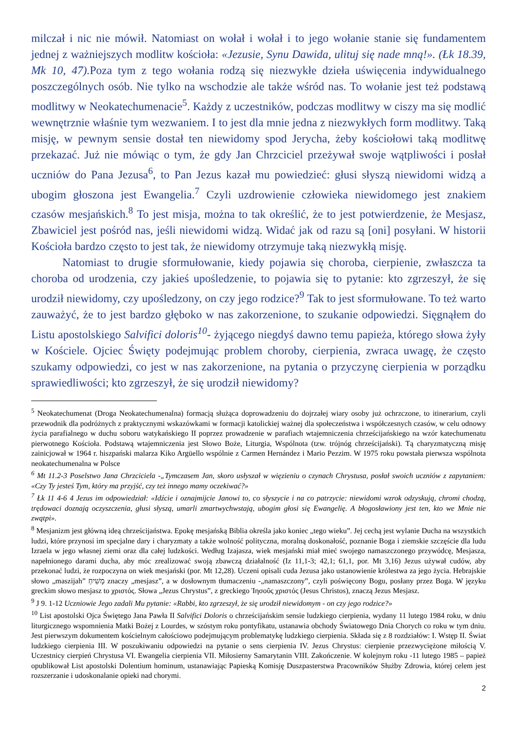milczał i nic nie mówił. Natomiast on wołał i wołał i to jego wołanie stanie się fundamentem jednej z ważniejszych modlitw kościoła: «Jezusie, Synu Dawida, ulituj się nade mną!». (Łk 18.39, Mk 10, 47). Poza tym z tego wołania rodzą się niezwykłe dzieła uświęcenia indywidualnego poszczególnych osób. Nie tylko na wschodzie ale także wśród nas. To wołanie jest też podstawą modlitwy w Neokatechumenacie<sup>5</sup>. Każdy z uczestników, podczas modlitwy w ciszy ma się modlić wewnętrznie właśnie tym wezwaniem. I to jest dla mnie jedna z niezwykłych form modlitwy. Taką misję, w pewnym sensie dostał ten niewidomy spod Jerycha, żeby kościołowi taką modlitwę przekazać. Już nie mówiąc o tym, że gdy Jan Chrzciciel przeżywał swoje wątpliwości i posłał uczniów do Pana Jezusa<sup>6</sup>, to Pan Jezus kazał mu powiedzieć: głusi słyszą niewidomi widzą a ubogim głoszona jest Ewangelia.<sup>7</sup> Czyli uzdrowienie człowieka niewidomego jest znakiem czasów mesjańskich.<sup>8</sup> To jest misja, można to tak określić, że to jest potwierdzenie, że Mesjasz, Zbawiciel jest pośród nas, jeśli niewidomi widzą. Widać jak od razu są [oni] posyłani. W historii Kościoła bardzo często to jest tak, że niewidomy otrzymuje taką niezwykłą misję.
Natomiast to drugie sformułowanie, kiedy pojawia się choroba, cierpienie, zwłaszcza ta choroba od urodzenia, czy jakieś upośledzenie, to pojawia się to pytanie: kto zgrzeszył, że się urodził niewidomy, czy upośledzony, on czy jego rodzice?<sup>9</sup> Tak to jest sformułowane. To też warto zauważyć, że to jest bardzo głęboko w nas zakorzenione, to szukanie odpowiedzi. Sięgnąłem do Listu apostolskiego Salvifici doloris<sup>10</sup>- żyjącego niegdyś dawno temu papieża, którego słowa żyły w Kościele. Ojciec Święty podejmując problem choroby, cierpienia, zwraca uwagę, że często szukamy odpowiedzi, co jest w nas zakorzenione, na pytania o przyczynę cierpienia w porządku sprawiedliwości; kto zgrzeszył, że się urodził niewidomy?
<sup>5</sup> Neokatechumenat (Droga Neokatechumenalna) formacją służąca doprowadzeniu do dojrzałej wiary osoby już ochrzczone, to itinerarium, czyli przewodnik dla podróżnych z praktycznymi wskazówkami w formacji katolickiej ważnej dla społeczeństwa i współczesnych czasów, w celu odnowy życia parafialnego w duchu soboru watykańskiego II poprzez prowadzenie w parafiach wtajemniczenia chrześcijańskiego na wzór katechumenatu pierwotnego Kościoła. Podstawą wtajemniczenia jest Słowo Boże, Liturgia, Wspólnota (tzw. trójnóg chrześcijański). Tą charyzmatyczną misję zainicjował w 1964 r. hiszpański malarza Kiko Argüello wspólnie z Carmen Hernández i Mario Pezzim. W 1975 roku powstała pierwsza wspólnota neokatechumenalna w Polsce
<sup>6</sup> Mt 11.2-3 Poselstwo Jana Chrzciciela -„Tymczasem Jan, skoro usłyszał w więzieniu o czynach Chrystusa, posłał swoich uczniów z zapytaniem: «Czy Ty jesteś Tym, który ma przyjść, czy też innego mamy oczekiwać?»
<sup>7</sup> Łk 11 4-6 4 Jezus im odpowiedział: «Idźcie i oznajmijcie Janowi to, co słyszycie i na co patrzycie: niewidomi wzrok odzyskują, chromi chodzą, trędowaci doznają oczyszczenia, głusi słyszą, umarli zmartwychwstają, ubogim głosi się Ewangelię. A błogosławiony jest ten, kto we Mnie nie zwątpi».
<sup>8</sup> Mesjanizm jest główną ideą chrześcijaństwa. Epokę mesjańską Biblia określa jako koniec „tego wieku”. Jej cechą jest wylanie Ducha na wszystkich ludzi, które przynosi im specjalne dary i charyzmaty a także wolność polityczna, moralną doskonałość, poznanie Boga i ziemskie szczęście dla ludu Izraela w jego własnej ziemi oraz dla całej ludzkości. Według Izajasza, wiek mesjański miał mieć swojego namaszczonego przywódcę, Mesjasza, napełnionego darami ducha, aby móc zrealizować swoją zbawczą działalność (Iz 11,1-3; 42,1; 61,1, por. Mt 3,16) Jezus używał cudów, aby przekonać ludzi, że rozpoczyna on wiek mesjański (por. Mt 12,28). Uczeni opisali cuda Jezusa jako ustanowienie królestwa za jego życia. Hebrajskie słowo „maszijah” מָשִׁיחַ znaczy „mesjasz”, a w dosłownym tłumaczeniu -„namaszczony”, czyli poświęcony Bogu, posłany przez Boga. W języku greckim słowo mesjasz to χριστός. Słowa „Jezus Chrystus”, z greckiego Ἰησοῦς χριστός (Jesus Christos), znaczą Jezus Mesjasz.
<sup>9</sup> J 9. 1-12 Uczniowie Jego zadali Mu pytanie: «Rabbi, kto zgrzeszył, że się urodził niewidomym - on czy jego rodzice?»
<sup>10</sup> List apostolski Ojca Świętego Jana Pawła II Salvifici Doloris o chrześcijańskim sensie ludzkiego cierpienia, wydany 11 lutego 1984 roku, w dniu liturgicznego wspomnienia Matki Bożej z Lourdes, w szóstym roku pontyfikatu, ustanawia obchody Światowego Dnia Chorych co roku w tym dniu. Jest pierwszym dokumentem kościelnym całościowo podejmującym problematykę ludzkiego cierpienia. Składa się z 8 rozdziałów: I. Wstęp II. Świat ludzkiego cierpienia III. W poszukiwaniu odpowiedzi na pytanie o sens cierpienia IV. Jezus Chrystus: cierpienie przezwyciężone miłością V. Uczestnicy cierpień Chrystusa VI. Ewangelia cierpienia VII. Miłosierny Samarytanin VIII. Zakończenie. W kolejnym roku -11 lutego 1985 – papież opublikował List apostolski Dolentium hominum, ustanawiając Papieską Komisję Duszpasterstwa Pracowników Służby Zdrowia, której celem jest rozszerzanie i udoskonalanie opieki nad chorymi.
2